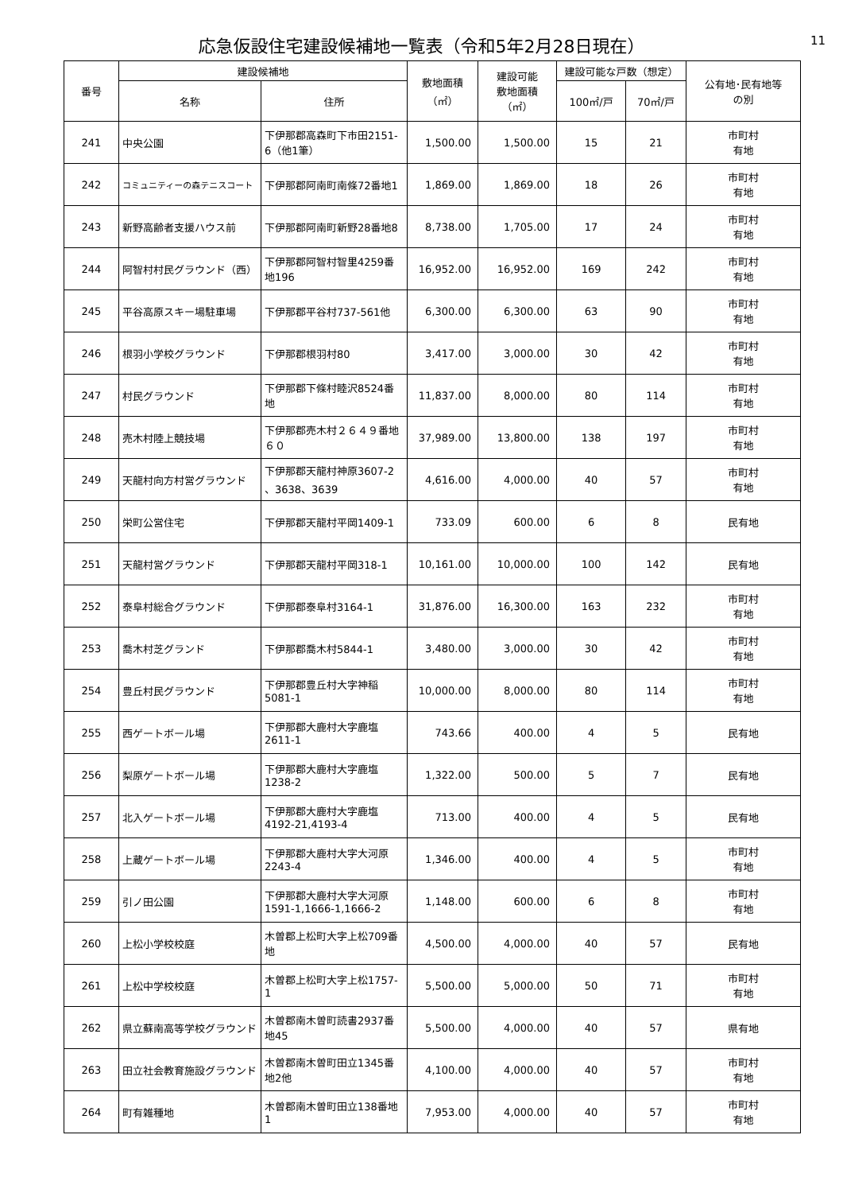応急仮設住宅建設候補地一覧表（令和5年2月28日現在）
11
| 番号 | 建設候補地 | | 敷地面積 （㎡） | 建設可能 敷地面積（㎡） | 建設可能な戸数（想定） | | 公有地･民有地等 の別 |
| --- | --- | --- | --- | --- | --- | --- | --- |
| | 名称 | 住所 | | | 100㎡/戸 | 70㎡/戸 | |
| 241 | 中央公園 | 下伊那郡高森町下市田2151-6（他1筆） | 1,500.00 | 1,500.00 | 15 | 21 | 市町村 有地 |
| 242 | コミュニティーの森テニスコート | 下伊那郡阿南町南條72番地1 | 1,869.00 | 1,869.00 | 18 | 26 | 市町村 有地 |
| 243 | 新野高齢者支援ハウス前 | 下伊那郡阿南町新野28番地8 | 8,738.00 | 1,705.00 | 17 | 24 | 市町村 有地 |
| 244 | 阿智村村民グラウンド（西） | 下伊那郡阿智村智里4259番地196 | 16,952.00 | 16,952.00 | 169 | 242 | 市町村 有地 |
| 245 | 平谷高原スキー場駐車場 | 下伊那郡平谷村737-561他 | 6,300.00 | 6,300.00 | 63 | 90 | 市町村 有地 |
| 246 | 根羽小学校グラウンド | 下伊那郡根羽村80 | 3,417.00 | 3,000.00 | 30 | 42 | 市町村 有地 |
| 247 | 村民グラウンド | 下伊那郡下條村睦沢8524番地 | 11,837.00 | 8,000.00 | 80 | 114 | 市町村 有地 |
| 248 | 売木村陸上競技場 | 下伊那郡売木村２６４９番地６０ | 37,989.00 | 13,800.00 | 138 | 197 | 市町村 有地 |
| 249 | 天龍村向方村営グラウンド | 下伊那郡天龍村神原3607-2 、3638、3639 | 4,616.00 | 4,000.00 | 40 | 57 | 市町村 有地 |
| 250 | 栄町公営住宅 | 下伊那郡天龍村平岡1409-1 | 733.09 | 600.00 | 6 | 8 | 民有地 |
| 251 | 天龍村営グラウンド | 下伊那郡天龍村平岡318-1 | 10,161.00 | 10,000.00 | 100 | 142 | 民有地 |
| 252 | 泰阜村総合グラウンド | 下伊那郡泰阜村3164-1 | 31,876.00 | 16,300.00 | 163 | 232 | 市町村 有地 |
| 253 | 喬木村芝グランド | 下伊那郡喬木村5844-1 | 3,480.00 | 3,000.00 | 30 | 42 | 市町村 有地 |
| 254 | 豊丘村民グラウンド | 下伊那郡豊丘村大字神稲5081-1 | 10,000.00 | 8,000.00 | 80 | 114 | 市町村 有地 |
| 255 | 西ゲートボール場 | 下伊那郡大鹿村大字鹿塩2611-1 | 743.66 | 400.00 | 4 | 5 | 民有地 |
| 256 | 梨原ゲートボール場 | 下伊那郡大鹿村大字鹿塩1238-2 | 1,322.00 | 500.00 | 5 | 7 | 民有地 |
| 257 | 北入ゲートボール場 | 下伊那郡大鹿村大字鹿塩4192-21,4193-4 | 713.00 | 400.00 | 4 | 5 | 民有地 |
| 258 | 上蔵ゲートボール場 | 下伊那郡大鹿村大字大河原2243-4 | 1,346.00 | 400.00 | 4 | 5 | 市町村 有地 |
| 259 | 引ノ田公園 | 下伊那郡大鹿村大字大河原1591-1,1666-1,1666-2 | 1,148.00 | 600.00 | 6 | 8 | 市町村 有地 |
| 260 | 上松小学校校庭 | 木曽郡上松町大字上松709番地 | 4,500.00 | 4,000.00 | 40 | 57 | 民有地 |
| 261 | 上松中学校校庭 | 木曽郡上松町大字上松1757-1 | 5,500.00 | 5,000.00 | 50 | 71 | 市町村 有地 |
| 262 | 県立蘇南高等学校グラウンド | 木曽郡南木曽町読書2937番地45 | 5,500.00 | 4,000.00 | 40 | 57 | 県有地 |
| 263 | 田立社会教育施設グラウンド | 木曽郡南木曽町田立1345番地2他 | 4,100.00 | 4,000.00 | 40 | 57 | 市町村 有地 |
| 264 | 町有雑種地 | 木曽郡南木曽町田立138番地1 | 7,953.00 | 4,000.00 | 40 | 57 | 市町村 有地 |